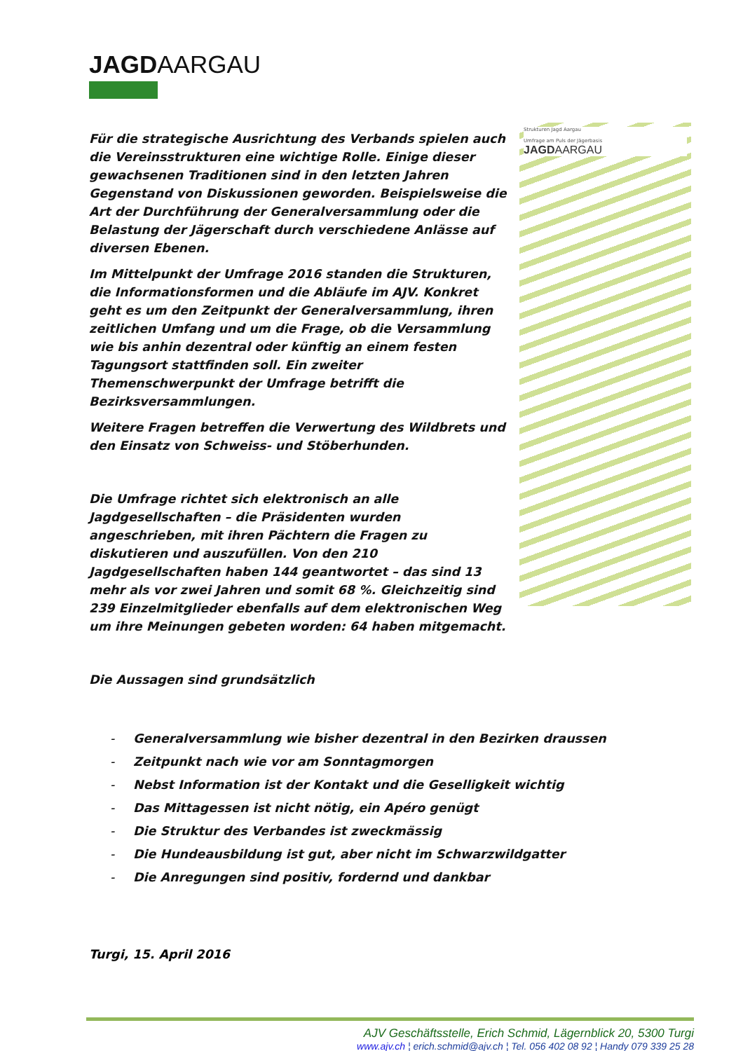JAGDAARGAU
Für die strategische Ausrichtung des Verbands spielen auch die Vereinsstrukturen eine wichtige Rolle. Einige dieser gewachsenen Traditionen sind in den letzten Jahren Gegenstand von Diskussionen geworden. Beispielsweise die Art der Durchführung der Generalversammlung oder die Belastung der Jägerschaft durch verschiedene Anlässe auf diversen Ebenen.
Im Mittelpunkt der Umfrage 2016 standen die Strukturen, die Informationsformen und die Abläufe im AJV. Konkret geht es um den Zeitpunkt der Generalversammlung, ihren zeitlichen Umfang und um die Frage, ob die Versammlung wie bis anhin dezentral oder künftig an einem festen Tagungsort stattfinden soll. Ein zweiter Themenschwerpunkt der Umfrage betrifft die Bezirksversammlungen.
Weitere Fragen betreffen die Verwertung des Wildbrets und den Einsatz von Schweiss- und Stöberhunden.
Die Umfrage richtet sich elektronisch an alle Jagdgesellschaften – die Präsidenten wurden angeschrieben, mit ihren Pächtern die Fragen zu diskutieren und auszufüllen. Von den 210 Jagdgesellschaften haben 144 geantwortet – das sind 13 mehr als vor zwei Jahren und somit 68 %. Gleichzeitig sind 239 Einzelmitglieder ebenfalls auf dem elektronischen Weg um ihre Meinungen gebeten worden: 64 haben mitgemacht.
Die Aussagen sind grundsätzlich
Strukturen Jagd Aargau
Umfrage am Puls der Jägerbasis
JAGDAARGAU
- Generalversammlung wie bisher dezentral in den Bezirken draussen
- Zeitpunkt nach wie vor am Sonntagmorgen
- Nebst Information ist der Kontakt und die Geselligkeit wichtig
- Das Mittagessen ist nicht nötig, ein Apéro genügt
- Die Struktur des Verbandes ist zweckmässig
- Die Hundeausbildung ist gut, aber nicht im Schwarzwildgatter
- Die Anregungen sind positiv, fordernd und dankbar
Turgi, 15. April 2016
AJV Geschäftsstelle, Erich Schmid, Lägernblick 20, 5300 Turgi
www.ajv.ch ¦ erich.schmid@ajv.ch ¦ Tel. 056 402 08 92 ¦ Handy 079 339 25 28